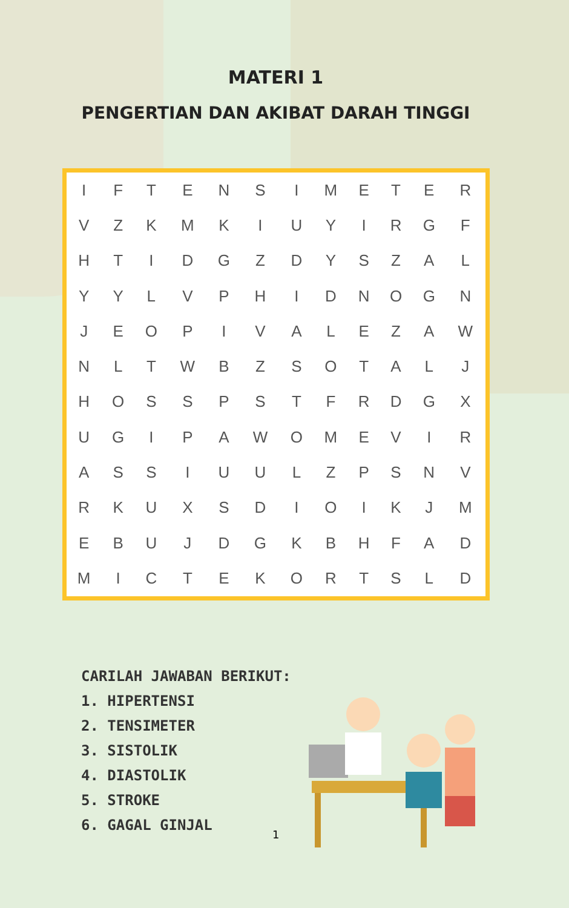MATERI 1
PENGERTIAN DAN AKIBAT DARAH TINGGI
| I | F | T | E | N | S | I | M | E | T | E | R |
| V | Z | K | M | K | I | U | Y | I | R | G | F |
| H | T | I | D | G | Z | D | Y | S | Z | A | L |
| Y | Y | L | V | P | H | I | D | N | O | G | N |
| J | E | O | P | I | V | A | L | E | Z | A | W |
| N | L | T | W | B | Z | S | O | T | A | L | J |
| H | O | S | S | P | S | T | F | R | D | G | X |
| U | G | I | P | A | W | O | M | E | V | I | R |
| A | S | S | I | U | U | L | Z | P | S | N | V |
| R | K | U | X | S | D | I | O | I | K | J | M |
| E | B | U | J | D | G | K | B | H | F | A | D |
| M | I | C | T | E | K | O | R | T | S | L | D |
CARILAH JAWABAN BERIKUT:
1. HIPERTENSI
2. TENSIMETER
3. SISTOLIK
4. DIASTOLIK
5. STROKE
6. GAGAL GINJAL
1